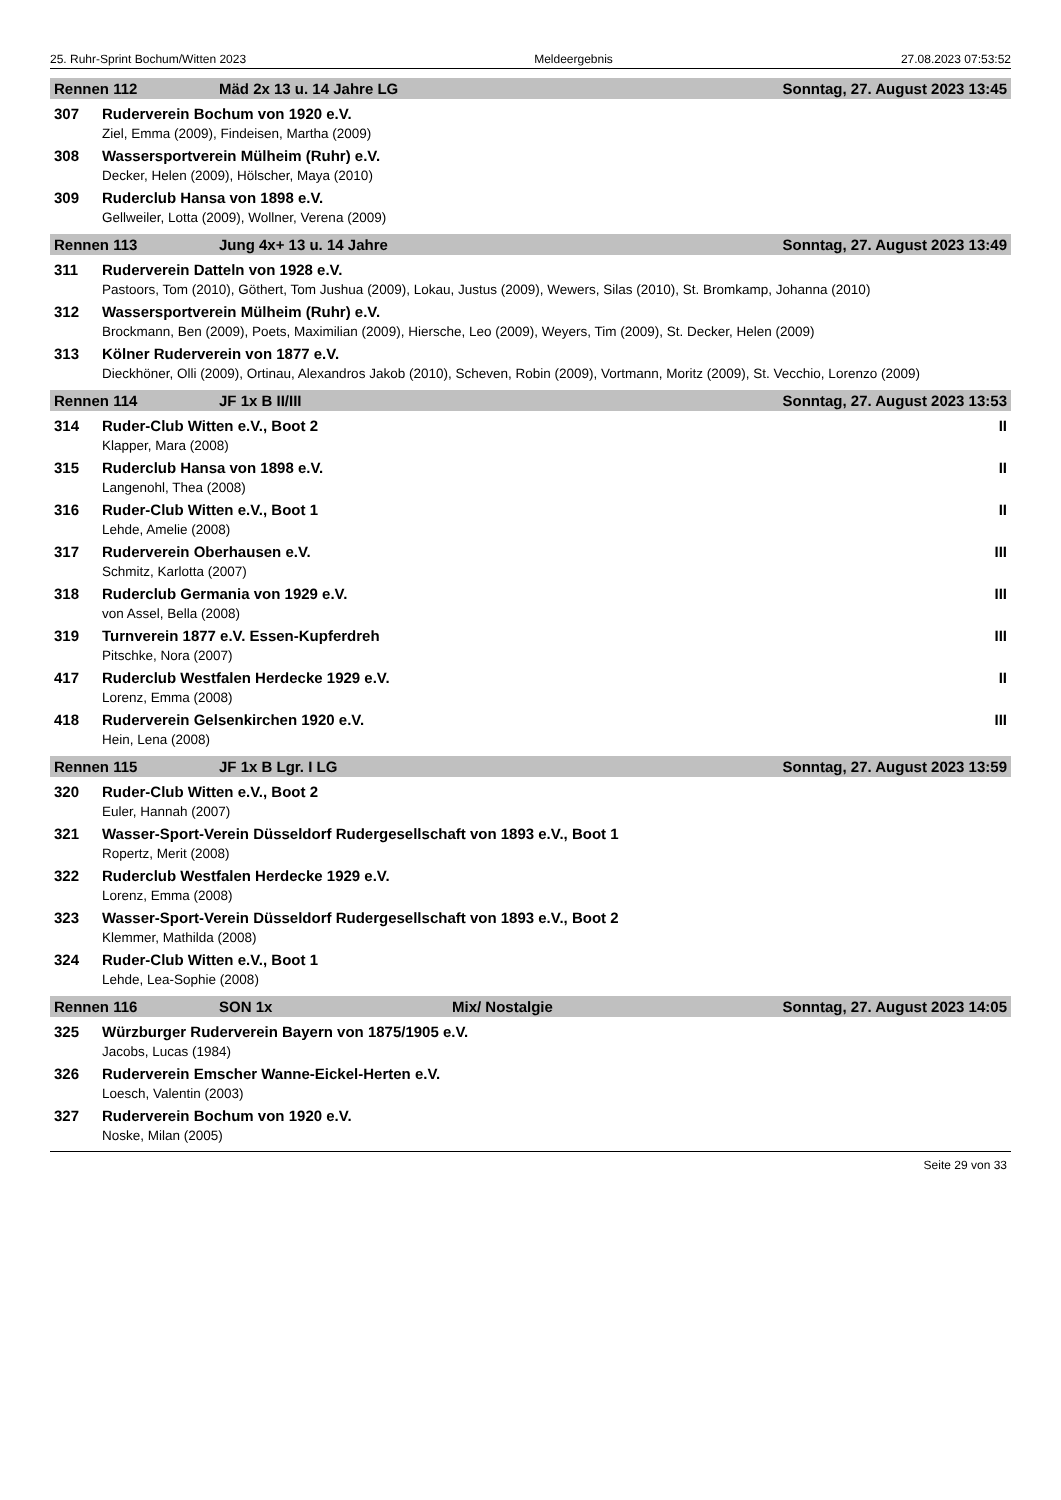25. Ruhr-Sprint Bochum/Witten 2023 Meldeergebnis 27.08.2023 07:53:52
Rennen 112 Mäd 2x 13 u. 14 Jahre LG Sonntag, 27. August 2023 13:45
307 Ruderverein Bochum von 1920 e.V.
Ziel, Emma (2009), Findeisen, Martha (2009)
308 Wassersportverein Mülheim (Ruhr) e.V.
Decker, Helen (2009), Hölscher, Maya (2010)
309 Ruderclub Hansa von 1898 e.V.
Gellweiler, Lotta (2009), Wollner, Verena (2009)
Rennen 113 Jung 4x+ 13 u. 14 Jahre Sonntag, 27. August 2023 13:49
311 Ruderverein Datteln von 1928 e.V.
Pastoors, Tom (2010), Göthert, Tom Jushua (2009), Lokau, Justus (2009), Wewers, Silas (2010), St. Bromkamp, Johanna (2010)
312 Wassersportverein Mülheim (Ruhr) e.V.
Brockmann, Ben (2009), Poets, Maximilian (2009), Hiersche, Leo (2009), Weyers, Tim (2009), St. Decker, Helen (2009)
313 Kölner Ruderverein von 1877 e.V.
Dieckhöner, Olli (2009), Ortinau, Alexandros Jakob (2010), Scheven, Robin (2009), Vortmann, Moritz (2009), St. Vecchio, Lorenzo (2009)
Rennen 114 JF 1x B II/III Sonntag, 27. August 2023 13:53
314 Ruder-Club Witten e.V., Boot 2 II
Klapper, Mara (2008)
315 Ruderclub Hansa von 1898 e.V. II
Langenohl, Thea (2008)
316 Ruder-Club Witten e.V., Boot 1 II
Lehde, Amelie (2008)
317 Ruderverein Oberhausen e.V. III
Schmitz, Karlotta (2007)
318 Ruderclub Germania von 1929 e.V. III
von Assel, Bella (2008)
319 Turnverein 1877 e.V. Essen-Kupferdreh III
Pitschke, Nora (2007)
417 Ruderclub Westfalen Herdecke 1929 e.V. II
Lorenz, Emma (2008)
418 Ruderverein Gelsenkirchen 1920 e.V. III
Hein, Lena (2008)
Rennen 115 JF 1x B Lgr. I LG Sonntag, 27. August 2023 13:59
320 Ruder-Club Witten e.V., Boot 2
Euler, Hannah (2007)
321 Wasser-Sport-Verein Düsseldorf Rudergesellschaft von 1893 e.V., Boot 1
Ropertz, Merit (2008)
322 Ruderclub Westfalen Herdecke 1929 e.V.
Lorenz, Emma (2008)
323 Wasser-Sport-Verein Düsseldorf Rudergesellschaft von 1893 e.V., Boot 2
Klemmer, Mathilda (2008)
324 Ruder-Club Witten e.V., Boot 1
Lehde, Lea-Sophie (2008)
Rennen 116 SON 1x Mix/ Nostalgie Sonntag, 27. August 2023 14:05
325 Würzburger Ruderverein Bayern von 1875/1905 e.V.
Jacobs, Lucas (1984)
326 Ruderverein Emscher Wanne-Eickel-Herten e.V.
Loesch, Valentin (2003)
327 Ruderverein Bochum von 1920 e.V.
Noske, Milan (2005)
Seite 29 von 33